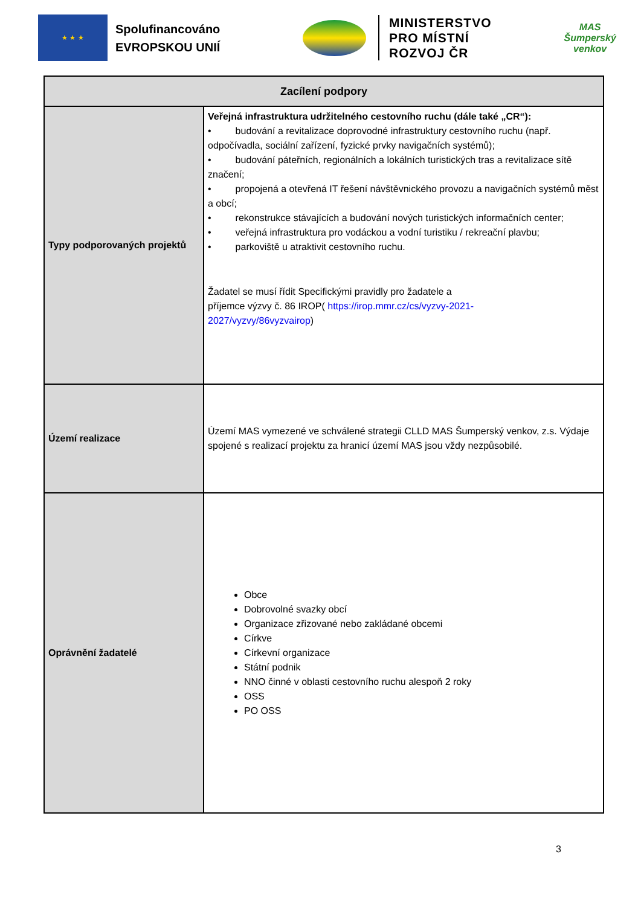★ ★ ★
Spolufinancováno
EVROPSKOU UNIÍ
MINISTERSTVO
PRO MÍSTNÍ
ROZVOJ ČR
MAS
Šumperský
venkov
| Zacílení podpory | |
| --- | --- |
| Typy podporovaných projektů | Veřejná infrastruktura udržitelného cestovního ruchu (dále také „CR“): • budování a revitalizace doprovodné infrastruktury cestovního ruchu (např. odpočívadla, sociální zařízení, fyzické prvky navigačních systémů); • budování páteřních, regionálních a lokálních turistických tras a revitalizace sítě značení; • propojená a otevřená IT řešení návštěvnického provozu a navigačních systémů měst a obcí; • rekonstrukce stávajících a budování nových turistických informačních center; • veřejná infrastruktura pro vodáckou a vodní turistiku / rekreační plavbu; • parkoviště u atraktivit cestovního ruchu. Žadatel se musí řídit Specifickými pravidly pro žadatele a příjemce výzvy č. 86 IROP( https://irop.mmr.cz/cs/vyzvy-2021- 2027/vyzvy/86vyzvairop ) |
| Území realizace | Území MAS vymezené ve schválené strategii CLLD MAS Šumperský venkov, z.s. Výdaje spojené s realizací projektu za hranicí území MAS jsou vždy nezpůsobilé. |
| Oprávnění žadatelé | Obce Dobrovolné svazky obcí Organizace zřizované nebo zakládané obcemi Církve Církevní organizace Státní podnik NNO činné v oblasti cestovního ruchu alespoň 2 roky OSS PO OSS |
3